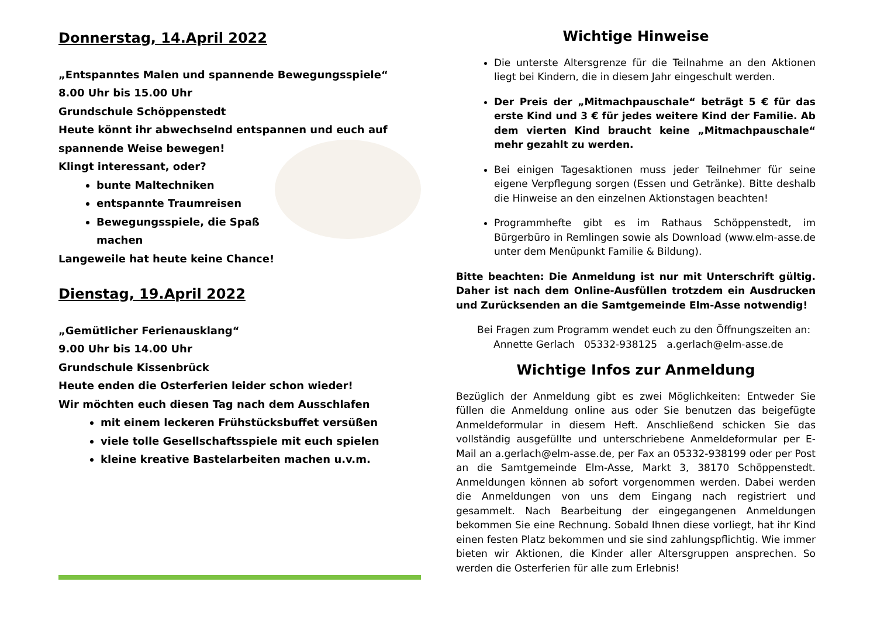Donnerstag, 14.April 2022
„Entspanntes Malen und spannende Bewegungsspiele“
8.00 Uhr bis 15.00 Uhr
Grundschule Schöppenstedt
Heute könnt ihr abwechselnd entspannen und euch auf spannende Weise bewegen!
Klingt interessant, oder?
bunte Maltechniken
entspannte Traumreisen
Bewegungsspiele, die Spaß machen
Langeweile hat heute keine Chance!
Dienstag, 19.April 2022
„Gemütlicher Ferienausklang“
9.00 Uhr bis 14.00 Uhr
Grundschule Kissenbrück
Heute enden die Osterferien leider schon wieder!
Wir möchten euch diesen Tag nach dem Ausschlafen
mit einem leckeren Frühstücksbuffet versüßen
viele tolle Gesellschaftsspiele mit euch spielen
kleine kreative Bastelarbeiten machen u.v.m.
Wichtige Hinweise
Die unterste Altersgrenze für die Teilnahme an den Aktionen liegt bei Kindern, die in diesem Jahr eingeschult werden.
Der Preis der „Mitmachpauschale“ beträgt 5 € für das erste Kind und 3 € für jedes weitere Kind der Familie. Ab dem vierten Kind braucht keine „Mitmachpauschale“ mehr gezahlt zu werden.
Bei einigen Tagesaktionen muss jeder Teilnehmer für seine eigene Verpflegung sorgen (Essen und Getränke). Bitte deshalb die Hinweise an den einzelnen Aktionstagen beachten!
Programmhefte gibt es im Rathaus Schöppenstedt, im Bürgerbüro in Remlingen sowie als Download (www.elm-asse.de unter dem Menüpunkt Familie & Bildung).
Bitte beachten: Die Anmeldung ist nur mit Unterschrift gültig. Daher ist nach dem Online-Ausfüllen trotzdem ein Ausdrucken und Zurücksenden an die Samtgemeinde Elm-Asse notwendig!
Bei Fragen zum Programm wendet euch zu den Öffnungszeiten an:
Annette Gerlach 05332-938125 a.gerlach@elm-asse.de
Wichtige Infos zur Anmeldung
Bezüglich der Anmeldung gibt es zwei Möglichkeiten: Entweder Sie füllen die Anmeldung online aus oder Sie benutzen das beigefügte Anmeldeformular in diesem Heft. Anschließend schicken Sie das vollständig ausgefüllte und unterschriebene Anmeldeformular per E-Mail an a.gerlach@elm-asse.de, per Fax an 05332-938199 oder per Post an die Samtgemeinde Elm-Asse, Markt 3, 38170 Schöppenstedt. Anmeldungen können ab sofort vorgenommen werden. Dabei werden die Anmeldungen von uns dem Eingang nach registriert und gesammelt. Nach Bearbeitung der eingegangenen Anmeldungen bekommen Sie eine Rechnung. Sobald Ihnen diese vorliegt, hat ihr Kind einen festen Platz bekommen und sie sind zahlungspflichtig. Wie immer bieten wir Aktionen, die Kinder aller Altersgruppen ansprechen. So werden die Osterferien für alle zum Erlebnis!